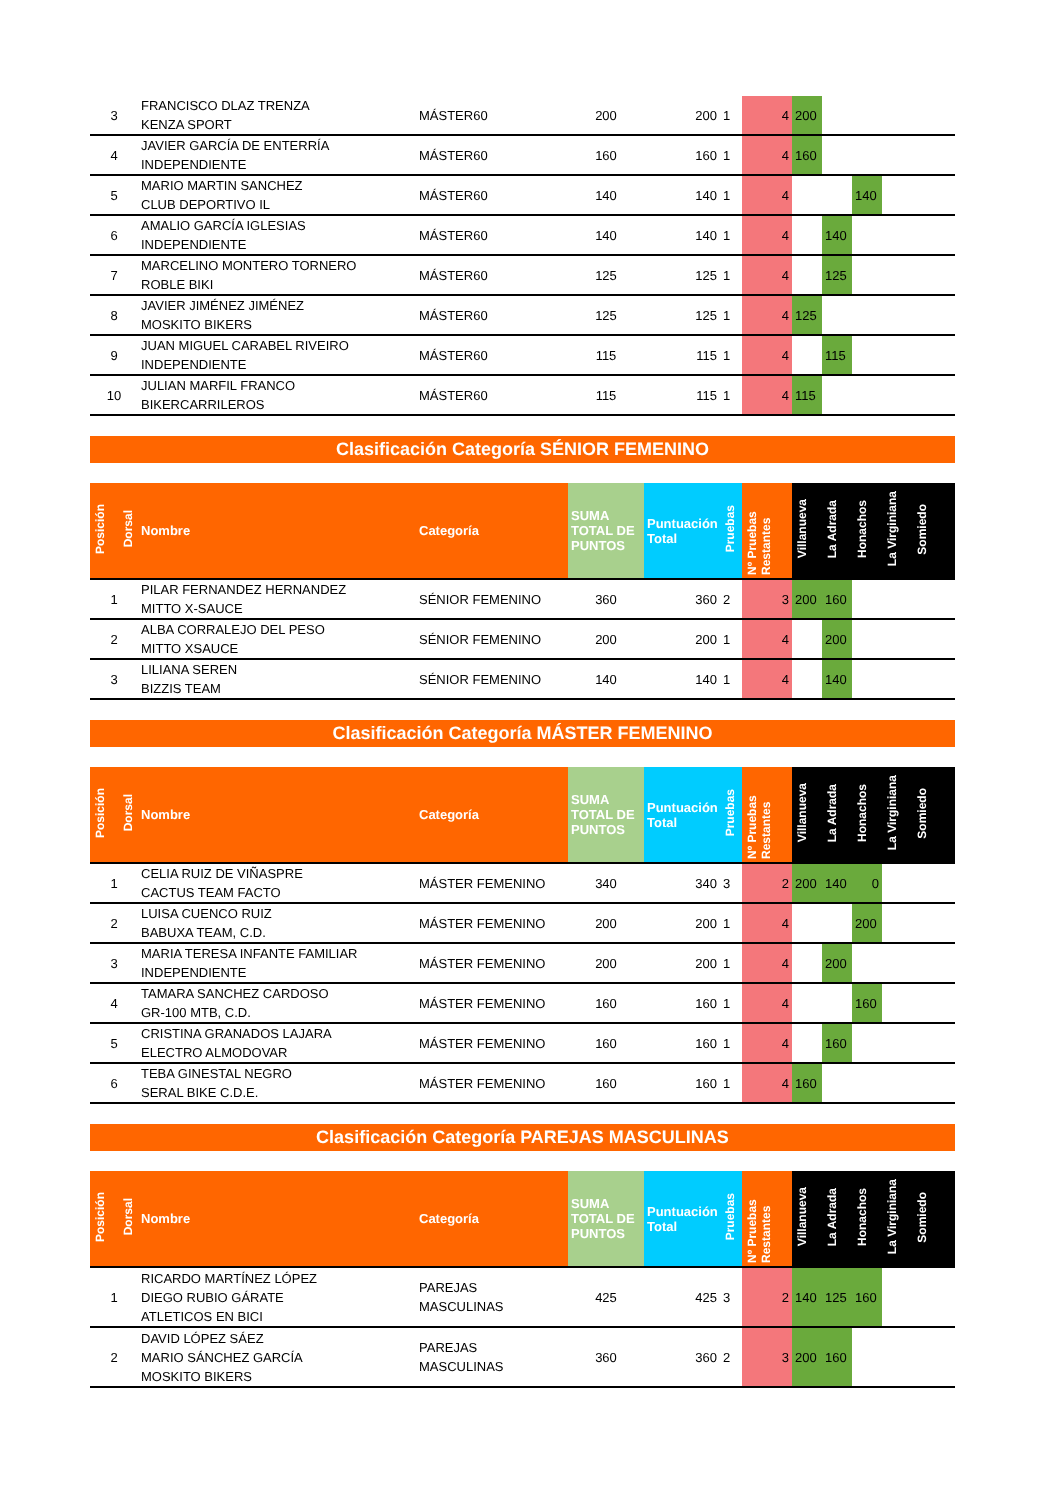| 3 | FRANCISCO DLAZ TRENZA KENZA SPORT | MÁSTER60 | 200 | 200 | 1 | 4 | 200 | | | | |
| 4 | JAVIER GARCÍA DE ENTERRÍA INDEPENDIENTE | MÁSTER60 | 160 | 160 | 1 | 4 | 160 | | | | |
| 5 | MARIO MARTIN SANCHEZ CLUB DEPORTIVO IL | MÁSTER60 | 140 | 140 | 1 | 4 | | | 140 | | |
| 6 | AMALIO GARCÍA IGLESIAS INDEPENDIENTE | MÁSTER60 | 140 | 140 | 1 | 4 | | 140 | | | |
| 7 | MARCELINO MONTERO TORNERO ROBLE BIKI | MÁSTER60 | 125 | 125 | 1 | 4 | | 125 | | | |
| 8 | JAVIER JIMÉNEZ JIMÉNEZ MOSKITO BIKERS | MÁSTER60 | 125 | 125 | 1 | 4 | 125 | | | | |
| 9 | JUAN MIGUEL CARABEL RIVEIRO INDEPENDIENTE | MÁSTER60 | 115 | 115 | 1 | 4 | | 115 | | | |
| 10 | JULIAN MARFIL FRANCO BIKERCARRILEROS | MÁSTER60 | 115 | 115 | 1 | 4 | 115 | | | | |
Clasificación Categoría SÉNIOR FEMENINO
| Posición | Dorsal | Nombre | Categoría | SUMA TOTAL DE PUNTOS | Puntuación Total | Pruebas | Nº Pruebas Restantes | Villanueva | La Adrada | Honachos | La Virginiana | Somiedo |
| --- | --- | --- | --- | --- | --- | --- | --- | --- | --- | --- | --- | --- |
| 1 | | PILAR FERNANDEZ HERNANDEZ MITTO X-SAUCE | SÉNIOR FEMENINO | 360 | 360 | 2 | 3 | 200 | 160 | | | |
| 2 | | ALBA CORRALEJO DEL PESO MITTO XSAUCE | SÉNIOR FEMENINO | 200 | 200 | 1 | 4 | | 200 | | | |
| 3 | | LILIANA SEREN BIZZIS TEAM | SÉNIOR FEMENINO | 140 | 140 | 1 | 4 | | 140 | | | |
Clasificación Categoría MÁSTER FEMENINO
| Posición | Dorsal | Nombre | Categoría | SUMA TOTAL DE PUNTOS | Puntuación Total | Pruebas | Nº Pruebas Restantes | Villanueva | La Adrada | Honachos | La Virginiana | Somiedo |
| --- | --- | --- | --- | --- | --- | --- | --- | --- | --- | --- | --- | --- |
| 1 | | CELIA RUIZ DE VIÑASPRE CACTUS TEAM FACTO | MÁSTER FEMENINO | 340 | 340 | 3 | 2 | 200 | 140 | 0 | | |
| 2 | | LUISA CUENCO RUIZ BABUXA TEAM, C.D. | MÁSTER FEMENINO | 200 | 200 | 1 | 4 | | | 200 | | |
| 3 | | MARIA TERESA INFANTE FAMILIAR INDEPENDIENTE | MÁSTER FEMENINO | 200 | 200 | 1 | 4 | | 200 | | | |
| 4 | | TAMARA SANCHEZ CARDOSO GR-100 MTB, C.D. | MÁSTER FEMENINO | 160 | 160 | 1 | 4 | | | 160 | | |
| 5 | | CRISTINA GRANADOS LAJARA ELECTRO ALMODOVAR | MÁSTER FEMENINO | 160 | 160 | 1 | 4 | | 160 | | | |
| 6 | | TEBA GINESTAL NEGRO SERAL BIKE C.D.E. | MÁSTER FEMENINO | 160 | 160 | 1 | 4 | 160 | | | | |
Clasificación Categoría PAREJAS MASCULINAS
| Posición | Dorsal | Nombre | Categoría | SUMA TOTAL DE PUNTOS | Puntuación Total | Pruebas | Nº Pruebas Restantes | Villanueva | La Adrada | Honachos | La Virginiana | Somiedo |
| --- | --- | --- | --- | --- | --- | --- | --- | --- | --- | --- | --- | --- |
| 1 | | RICARDO MARTÍNEZ LÓPEZ DIEGO RUBIO GÁRATE ATLETICOS EN BICI | PAREJAS MASCULINAS | 425 | 425 | 3 | 2 | 140 | 125 | 160 | | |
| 2 | | DAVID LÓPEZ SÁEZ MARIO SÁNCHEZ GARCÍA MOSKITO BIKERS | PAREJAS MASCULINAS | 360 | 360 | 2 | 3 | 200 | 160 | | | |